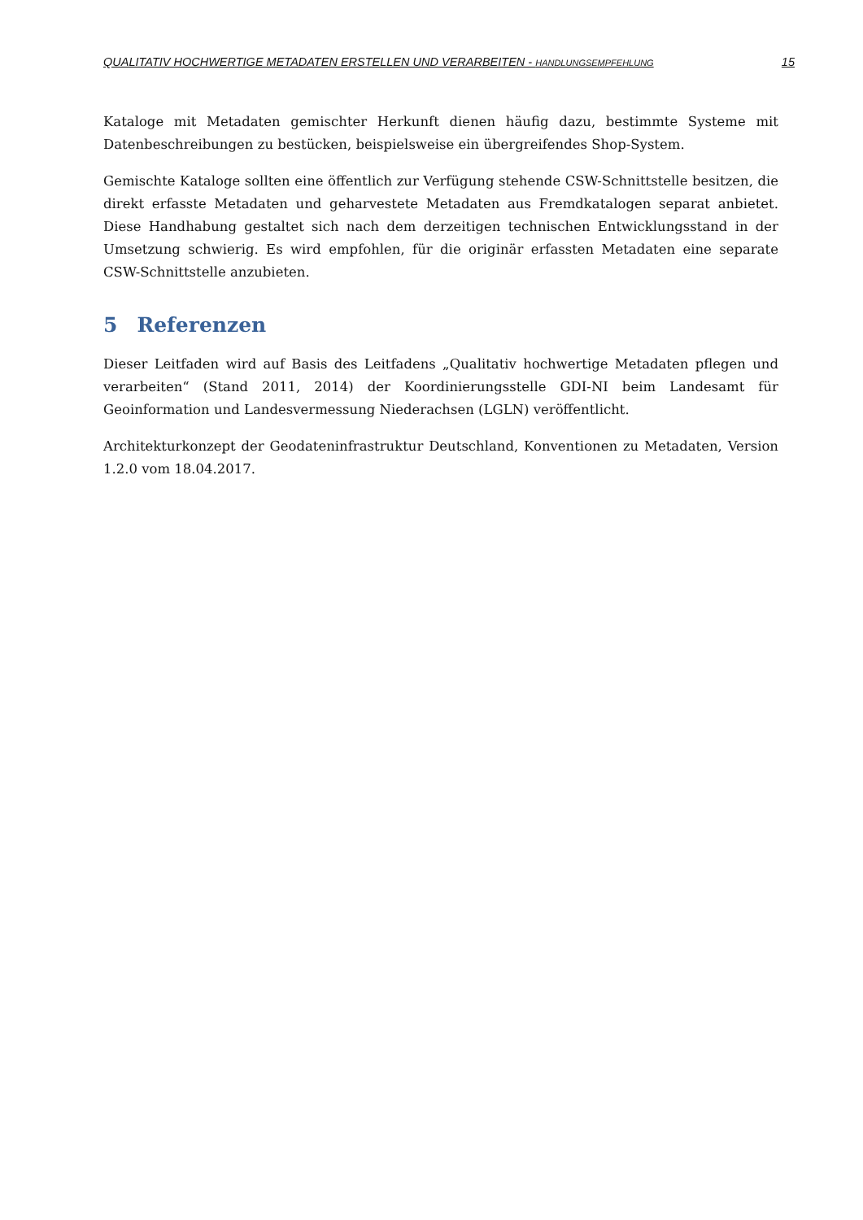QUALITATIV HOCHWERTIGE METADATEN ERSTELLEN UND VERARBEITEN - HANDLUNGSEMPFEHLUNG 15
Kataloge mit Metadaten gemischter Herkunft dienen häufig dazu, bestimmte Systeme mit Datenbeschreibungen zu bestücken, beispielsweise ein übergreifendes Shop-System.
Gemischte Kataloge sollten eine öffentlich zur Verfügung stehende CSW-Schnittstelle besitzen, die direkt erfasste Metadaten und geharvestete Metadaten aus Fremdkatalogen separat anbietet. Diese Handhabung gestaltet sich nach dem derzeitigen technischen Entwicklungsstand in der Umsetzung schwierig. Es wird empfohlen, für die originär erfassten Metadaten eine separate CSW-Schnittstelle anzubieten.
5 Referenzen
Dieser Leitfaden wird auf Basis des Leitfadens „Qualitativ hochwertige Metadaten pflegen und verarbeiten“ (Stand 2011, 2014) der Koordinierungsstelle GDI-NI beim Landesamt für Geoinformation und Landesvermessung Niederachsen (LGLN) veröffentlicht.
Architekturkonzept der Geodateninfrastruktur Deutschland, Konventionen zu Metadaten, Version 1.2.0 vom 18.04.2017.